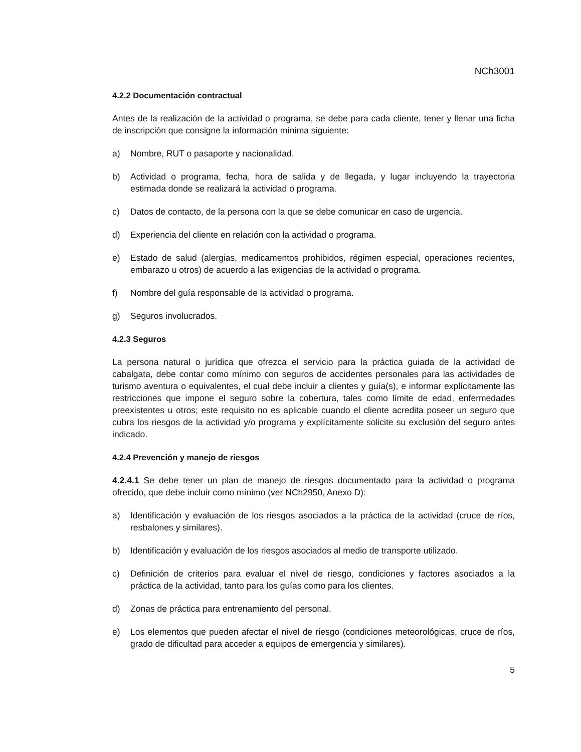NCh3001
4.2.2 Documentación contractual
Antes de la realización de la actividad o programa, se debe para cada cliente, tener y llenar una ficha de inscripción que consigne la información mínima siguiente:
a) Nombre, RUT o pasaporte y nacionalidad.
b) Actividad o programa, fecha, hora de salida y de llegada, y lugar incluyendo la trayectoria estimada donde se realizará la actividad o programa.
c) Datos de contacto, de la persona con la que se debe comunicar en caso de urgencia.
d) Experiencia del cliente en relación con la actividad o programa.
e) Estado de salud (alergias, medicamentos prohibidos, régimen especial, operaciones recientes, embarazo u otros) de acuerdo a las exigencias de la actividad o programa.
f) Nombre del guía responsable de la actividad o programa.
g) Seguros involucrados.
4.2.3 Seguros
La persona natural o jurídica que ofrezca el servicio para la práctica guiada de la actividad de cabalgata, debe contar como mínimo con seguros de accidentes personales para las actividades de turismo aventura o equivalentes, el cual debe incluir a clientes y guía(s), e informar explícitamente las restricciones que impone el seguro sobre la cobertura, tales como límite de edad, enfermedades preexistentes u otros; este requisito no es aplicable cuando el cliente acredita poseer un seguro que cubra los riesgos de la actividad y/o programa y explícitamente solicite su exclusión del seguro antes indicado.
4.2.4 Prevención y manejo de riesgos
4.2.4.1 Se debe tener un plan de manejo de riesgos documentado para la actividad o programa ofrecido, que debe incluir como mínimo (ver NCh2950, Anexo D):
a) Identificación y evaluación de los riesgos asociados a la práctica de la actividad (cruce de ríos, resbalones y similares).
b) Identificación y evaluación de los riesgos asociados al medio de transporte utilizado.
c) Definición de criterios para evaluar el nivel de riesgo, condiciones y factores asociados a la práctica de la actividad, tanto para los guías como para los clientes.
d) Zonas de práctica para entrenamiento del personal.
e) Los elementos que pueden afectar el nivel de riesgo (condiciones meteorológicas, cruce de ríos, grado de dificultad para acceder a equipos de emergencia y similares).
5